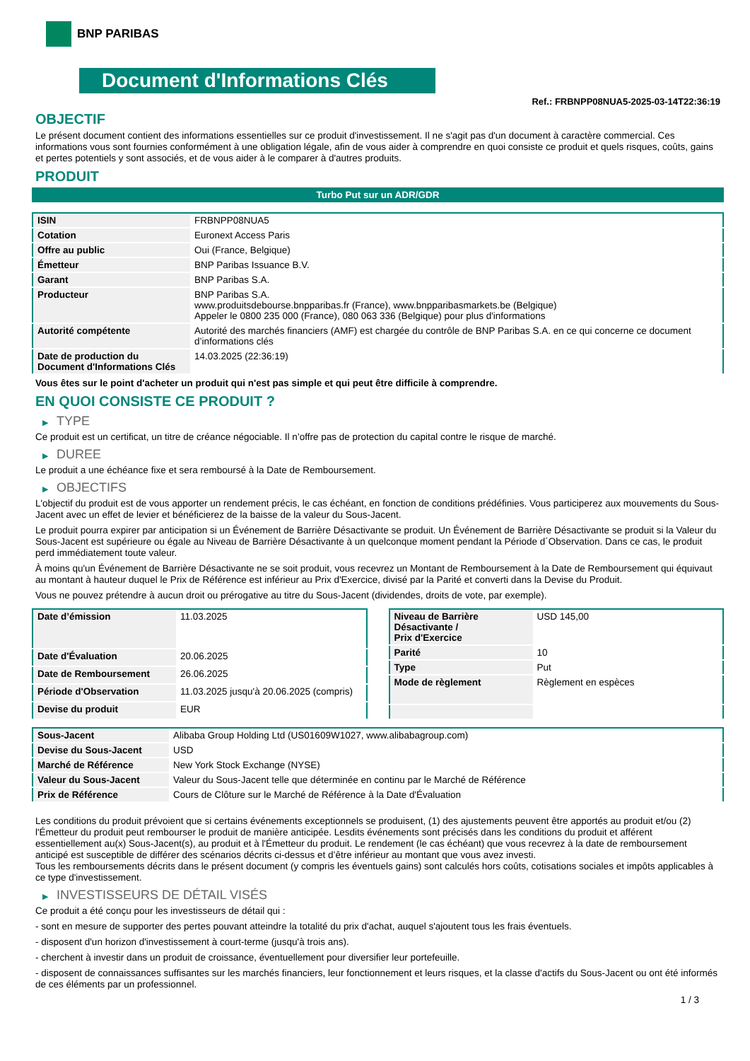BNP PARIBAS
Document d'Informations Clés
Ref.: FRBNPP08NUA5-2025-03-14T22:36:19
OBJECTIF
Le présent document contient des informations essentielles sur ce produit d'investissement. Il ne s'agit pas d'un document à caractère commercial. Ces informations vous sont fournies conformément à une obligation légale, afin de vous aider à comprendre en quoi consiste ce produit et quels risques, coûts, gains et pertes potentiels y sont associés, et de vous aider à le comparer à d'autres produits.
PRODUIT
Turbo Put sur un ADR/GDR
| ISIN | FRBNPP08NUA5 |
| Cotation | Euronext Access Paris |
| Offre au public | Oui (France, Belgique) |
| Émetteur | BNP Paribas Issuance B.V. |
| Garant | BNP Paribas S.A. |
| Producteur | BNP Paribas S.A. www.produitsdebourse.bnpparibas.fr (France), www.bnpparibasmarkets.be (Belgique) Appeler le 0800 235 000 (France), 080 063 336 (Belgique) pour plus d'informations |
| Autorité compétente | Autorité des marchés financiers (AMF) est chargée du contrôle de BNP Paribas S.A. en ce qui concerne ce document d’informations clés |
| Date de production du Document d'Informations Clés | 14.03.2025 (22:36:19) |
Vous êtes sur le point d'acheter un produit qui n'est pas simple et qui peut être difficile à comprendre.
EN QUOI CONSISTE CE PRODUIT ?
▶ TYPE
Ce produit est un certificat, un titre de créance négociable. Il n’offre pas de protection du capital contre le risque de marché.
▶ DUREE
Le produit a une échéance fixe et sera remboursé à la Date de Remboursement.
▶ OBJECTIFS
L'objectif du produit est de vous apporter un rendement précis, le cas échéant, en fonction de conditions prédéfinies. Vous participerez aux mouvements du Sous-Jacent avec un effet de levier et bénéficierez de la baisse de la valeur du Sous-Jacent.
Le produit pourra expirer par anticipation si un Événement de Barrière Désactivante se produit. Un Événement de Barrière Désactivante se produit si la Valeur du Sous-Jacent est supérieure ou égale au Niveau de Barrière Désactivante à un quelconque moment pendant la Période d´Observation. Dans ce cas, le produit perd immédiatement toute valeur.
À moins qu'un Événement de Barrière Désactivante ne se soit produit, vous recevrez un Montant de Remboursement à la Date de Remboursement qui équivaut au montant à hauteur duquel le Prix de Référence est inférieur au Prix d'Exercice, divisé par la Parité et converti dans la Devise du Produit.
Vous ne pouvez prétendre à aucun droit ou prérogative au titre du Sous-Jacent (dividendes, droits de vote, par exemple).
| Date d’émission | 11.03.2025 |
| Date d'Évaluation | 20.06.2025 |
| Date de Remboursement | 26.06.2025 |
| Période d'Observation | 11.03.2025 jusqu'à 20.06.2025 (compris) |
| Devise du produit | EUR |
| Niveau de Barrière Désactivante / Prix d'Exercice | USD 145,00 |
| Parité | 10 |
| Type | Put |
| Mode de règlement | Règlement en espèces |
| Sous-Jacent | Alibaba Group Holding Ltd (US01609W1027, www.alibabagroup.com) |
| Devise du Sous-Jacent | USD |
| Marché de Référence | New York Stock Exchange (NYSE) |
| Valeur du Sous-Jacent | Valeur du Sous-Jacent telle que déterminée en continu par le Marché de Référence |
| Prix de Référence | Cours de Clôture sur le Marché de Référence à la Date d'Évaluation |
Les conditions du produit prévoient que si certains événements exceptionnels se produisent, (1) des ajustements peuvent être apportés au produit et/ou (2) l'Émetteur du produit peut rembourser le produit de manière anticipée. Lesdits événements sont précisés dans les conditions du produit et afférent essentiellement au(x) Sous-Jacent(s), au produit et à l'Émetteur du produit. Le rendement (le cas échéant) que vous recevrez à la date de remboursement anticipé est susceptible de différer des scénarios décrits ci-dessus et d’être inférieur au montant que vous avez investi.
Tous les remboursements décrits dans le présent document (y compris les éventuels gains) sont calculés hors coûts, cotisations sociales et impôts applicables à ce type d'investissement.
▶ INVESTISSEURS DE DÉTAIL VISÉS
Ce produit a été conçu pour les investisseurs de détail qui :
- sont en mesure de supporter des pertes pouvant atteindre la totalité du prix d'achat, auquel s'ajoutent tous les frais éventuels.
- disposent d'un horizon d'investissement à court-terme (jusqu'à trois ans).
- cherchent à investir dans un produit de croissance, éventuellement pour diversifier leur portefeuille.
- disposent de connaissances suffisantes sur les marchés financiers, leur fonctionnement et leurs risques, et la classe d'actifs du Sous-Jacent ou ont été informés de ces éléments par un professionnel.
1 / 3